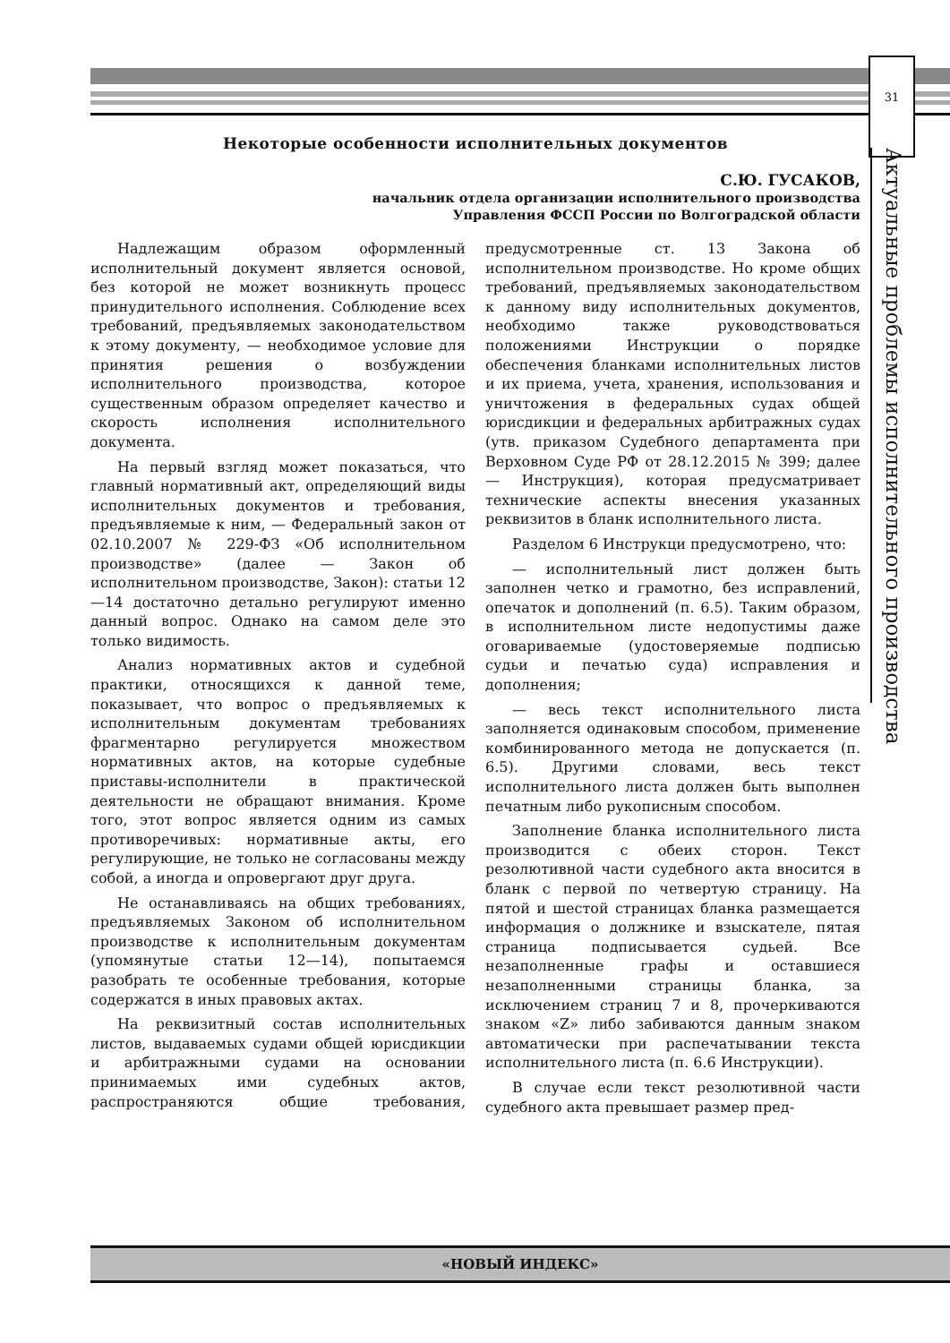31
Актуальные проблемы исполнительного производства
Некоторые особенности исполнительных документов
С.Ю. ГУСАКОВ,
начальник отдела организации исполнительного производства
Управления ФССП России по Волгоградской области
Надлежащим образом оформленный исполнительный документ является основой, без которой не может возникнуть процесс принудительного исполнения. Соблюдение всех требований, предъявляемых законодательством к этому документу, — необходимое условие для принятия решения о возбуждении исполнительного производства, которое существенным образом определяет качество и скорость исполнения исполнительного документа.
На первый взгляд может показаться, что главный нормативный акт, определяющий виды исполнительных документов и требования, предъявляемые к ним, — Федеральный закон от 02.10.2007 № 229-ФЗ «Об исполнительном производстве» (далее — Закон об исполнительном производстве, Закон): статьи 12—14 достаточно детально регулируют именно данный вопрос. Однако на самом деле это только видимость.
Анализ нормативных актов и судебной практики, относящихся к данной теме, показывает, что вопрос о предъявляемых к исполнительным документам требованиях фрагментарно регулируется множеством нормативных актов, на которые судебные приставы-исполнители в практической деятельности не обращают внимания. Кроме того, этот вопрос является одним из самых противоречивых: нормативные акты, его регулирующие, не только не согласованы между собой, а иногда и опровергают друг друга.
Не останавливаясь на общих требованиях, предъявляемых Законом об исполнительном производстве к исполнительным документам (упомянутые статьи 12—14), попытаемся разобрать те особенные требования, которые содержатся в иных правовых актах.
На реквизитный состав исполнительных листов, выдаваемых судами общей юрисдикции и арбитражными судами на основании принимаемых ими судебных актов, распространяются общие требования, предусмотренные ст. 13 Закона об исполнительном производстве. Но кроме общих требований, предъявляемых законодательством к данному виду исполнительных документов, необходимо также руководствоваться положениями Инструкции о порядке обеспечения бланками исполнительных листов и их приема, учета, хранения, использования и уничтожения в федеральных судах общей юрисдикции и федеральных арбитражных судах (утв. приказом Судебного департамента при Верховном Суде РФ от 28.12.2015 № 399; далее — Инструкция), которая предусматривает технические аспекты внесения указанных реквизитов в бланк исполнительного листа.
Разделом 6 Инструкци предусмотрено, что:
— исполнительный лист должен быть заполнен четко и грамотно, без исправлений, опечаток и дополнений (п. 6.5). Таким образом, в исполнительном листе недопустимы даже оговариваемые (удостоверяемые подписью судьи и печатью суда) исправления и дополнения;
— весь текст исполнительного листа заполняется одинаковым способом, применение комбинированного метода не допускается (п. 6.5). Другими словами, весь текст исполнительного листа должен быть выполнен печатным либо рукописным способом.
Заполнение бланка исполнительного листа производится с обеих сторон. Текст резолютивной части судебного акта вносится в бланк с первой по четвертую страницу. На пятой и шестой страницах бланка размещается информация о должнике и взыскателе, пятая страница подписывается судьей. Все незаполненные графы и оставшиеся незаполненными страницы бланка, за исключением страниц 7 и 8, прочеркиваются знаком «Z» либо забиваются данным знаком автоматически при распечатывании текста исполнительного листа (п. 6.6 Инструкции).
В случае если текст резолютивной части судебного акта превышает размер пред-
«НОВЫЙ ИНДЕКС»